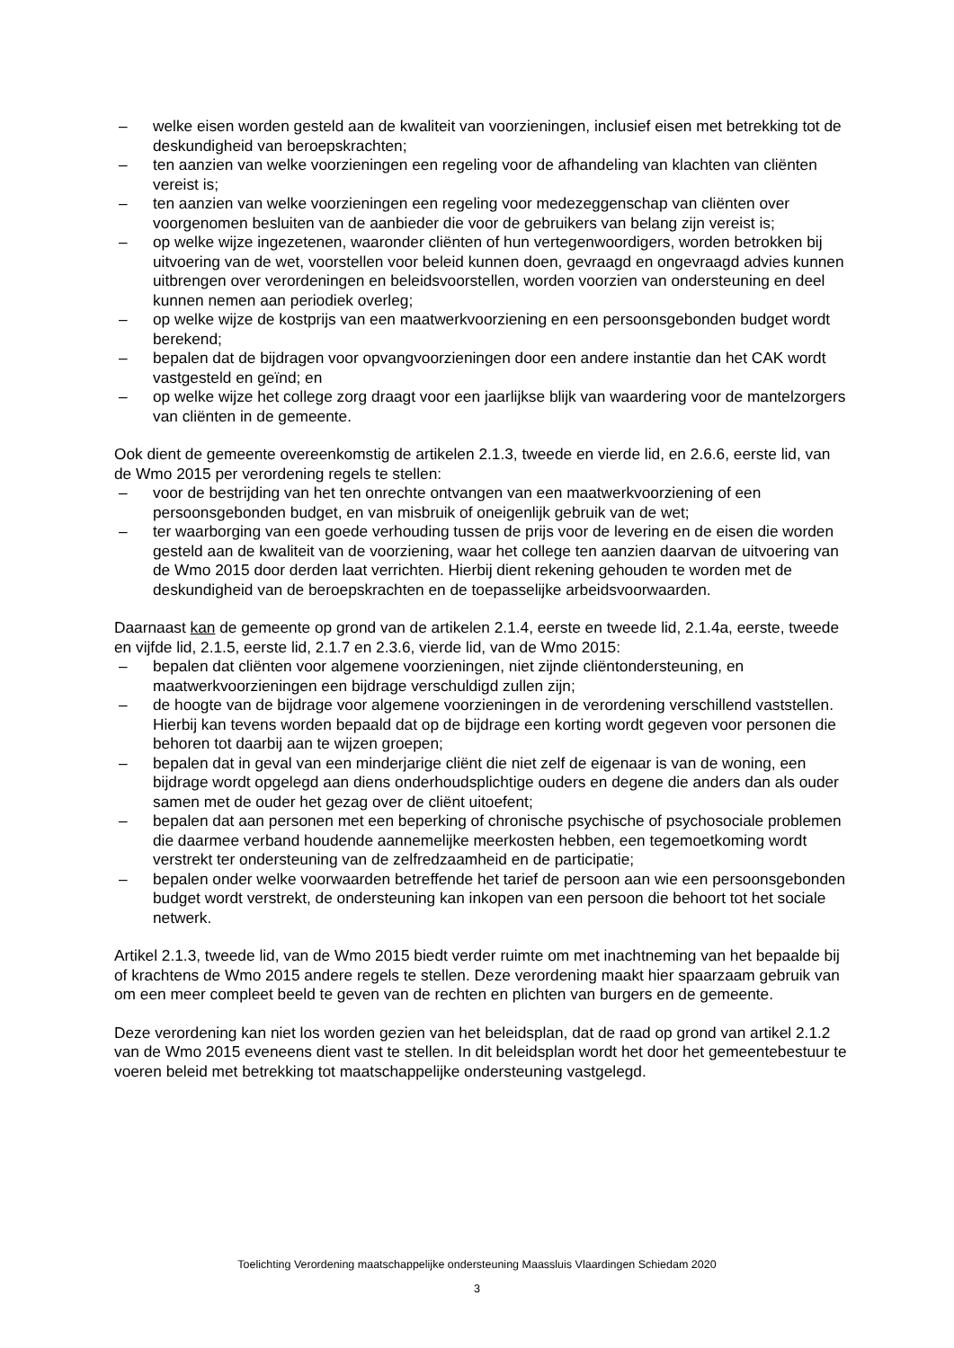– welke eisen worden gesteld aan de kwaliteit van voorzieningen, inclusief eisen met betrekking tot de deskundigheid van beroepskrachten;
– ten aanzien van welke voorzieningen een regeling voor de afhandeling van klachten van cliënten vereist is;
– ten aanzien van welke voorzieningen een regeling voor medezeggenschap van cliënten over voorgenomen besluiten van de aanbieder die voor de gebruikers van belang zijn vereist is;
– op welke wijze ingezetenen, waaronder cliënten of hun vertegenwoordigers, worden betrokken bij uitvoering van de wet, voorstellen voor beleid kunnen doen, gevraagd en ongevraagd advies kunnen uitbrengen over verordeningen en beleidsvoorstellen, worden voorzien van ondersteuning en deel kunnen nemen aan periodiek overleg;
– op welke wijze de kostprijs van een maatwerkvoorziening en een persoonsgebonden budget wordt berekend;
– bepalen dat de bijdragen voor opvangvoorzieningen door een andere instantie dan het CAK wordt vastgesteld en geïnd; en
– op welke wijze het college zorg draagt voor een jaarlijkse blijk van waardering voor de mantelzorgers van cliënten in de gemeente.
Ook dient de gemeente overeenkomstig de artikelen 2.1.3, tweede en vierde lid, en 2.6.6, eerste lid, van de Wmo 2015 per verordening regels te stellen:
– voor de bestrijding van het ten onrechte ontvangen van een maatwerkvoorziening of een persoonsgebonden budget, en van misbruik of oneigenlijk gebruik van de wet;
– ter waarborging van een goede verhouding tussen de prijs voor de levering en de eisen die worden gesteld aan de kwaliteit van de voorziening, waar het college ten aanzien daarvan de uitvoering van de Wmo 2015 door derden laat verrichten. Hierbij dient rekening gehouden te worden met de deskundigheid van de beroepskrachten en de toepasselijke arbeidsvoorwaarden.
Daarnaast kan de gemeente op grond van de artikelen 2.1.4, eerste en tweede lid, 2.1.4a, eerste, tweede en vijfde lid, 2.1.5, eerste lid, 2.1.7 en 2.3.6, vierde lid, van de Wmo 2015:
– bepalen dat cliënten voor algemene voorzieningen, niet zijnde cliëntondersteuning, en maatwerkvoorzieningen een bijdrage verschuldigd zullen zijn;
– de hoogte van de bijdrage voor algemene voorzieningen in de verordening verschillend vaststellen. Hierbij kan tevens worden bepaald dat op de bijdrage een korting wordt gegeven voor personen die behoren tot daarbij aan te wijzen groepen;
– bepalen dat in geval van een minderjarige cliënt die niet zelf de eigenaar is van de woning, een bijdrage wordt opgelegd aan diens onderhoudsplichtige ouders en degene die anders dan als ouder samen met de ouder het gezag over de cliënt uitoefent;
– bepalen dat aan personen met een beperking of chronische psychische of psychosociale problemen die daarmee verband houdende aannemelijke meerkosten hebben, een tegemoetkoming wordt verstrekt ter ondersteuning van de zelfredzaamheid en de participatie;
– bepalen onder welke voorwaarden betreffende het tarief de persoon aan wie een persoonsgebonden budget wordt verstrekt, de ondersteuning kan inkopen van een persoon die behoort tot het sociale netwerk.
Artikel 2.1.3, tweede lid, van de Wmo 2015 biedt verder ruimte om met inachtneming van het bepaalde bij of krachtens de Wmo 2015 andere regels te stellen. Deze verordening maakt hier spaarzaam gebruik van om een meer compleet beeld te geven van de rechten en plichten van burgers en de gemeente.
Deze verordening kan niet los worden gezien van het beleidsplan, dat de raad op grond van artikel 2.1.2 van de Wmo 2015 eveneens dient vast te stellen. In dit beleidsplan wordt het door het gemeentebestuur te voeren beleid met betrekking tot maatschappelijke ondersteuning vastgelegd.
Toelichting Verordening maatschappelijke ondersteuning Maassluis Vlaardingen Schiedam 2020
3